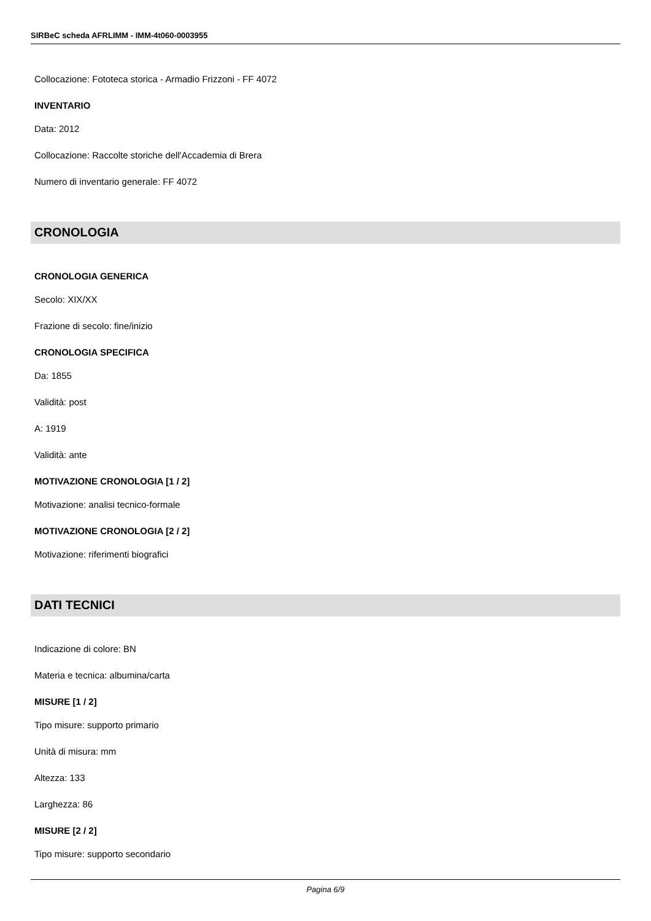SIRBeC scheda AFRLIMM - IMM-4t060-0003955
Collocazione: Fototeca storica - Armadio Frizzoni - FF 4072
INVENTARIO
Data: 2012
Collocazione: Raccolte storiche dell'Accademia di Brera
Numero di inventario generale: FF 4072
CRONOLOGIA
CRONOLOGIA GENERICA
Secolo: XIX/XX
Frazione di secolo: fine/inizio
CRONOLOGIA SPECIFICA
Da: 1855
Validità: post
A: 1919
Validità: ante
MOTIVAZIONE CRONOLOGIA [1 / 2]
Motivazione: analisi tecnico-formale
MOTIVAZIONE CRONOLOGIA [2 / 2]
Motivazione: riferimenti biografici
DATI TECNICI
Indicazione di colore: BN
Materia e tecnica: albumina/carta
MISURE [1 / 2]
Tipo misure: supporto primario
Unità di misura: mm
Altezza: 133
Larghezza: 86
MISURE [2 / 2]
Tipo misure: supporto secondario
Pagina 6/9